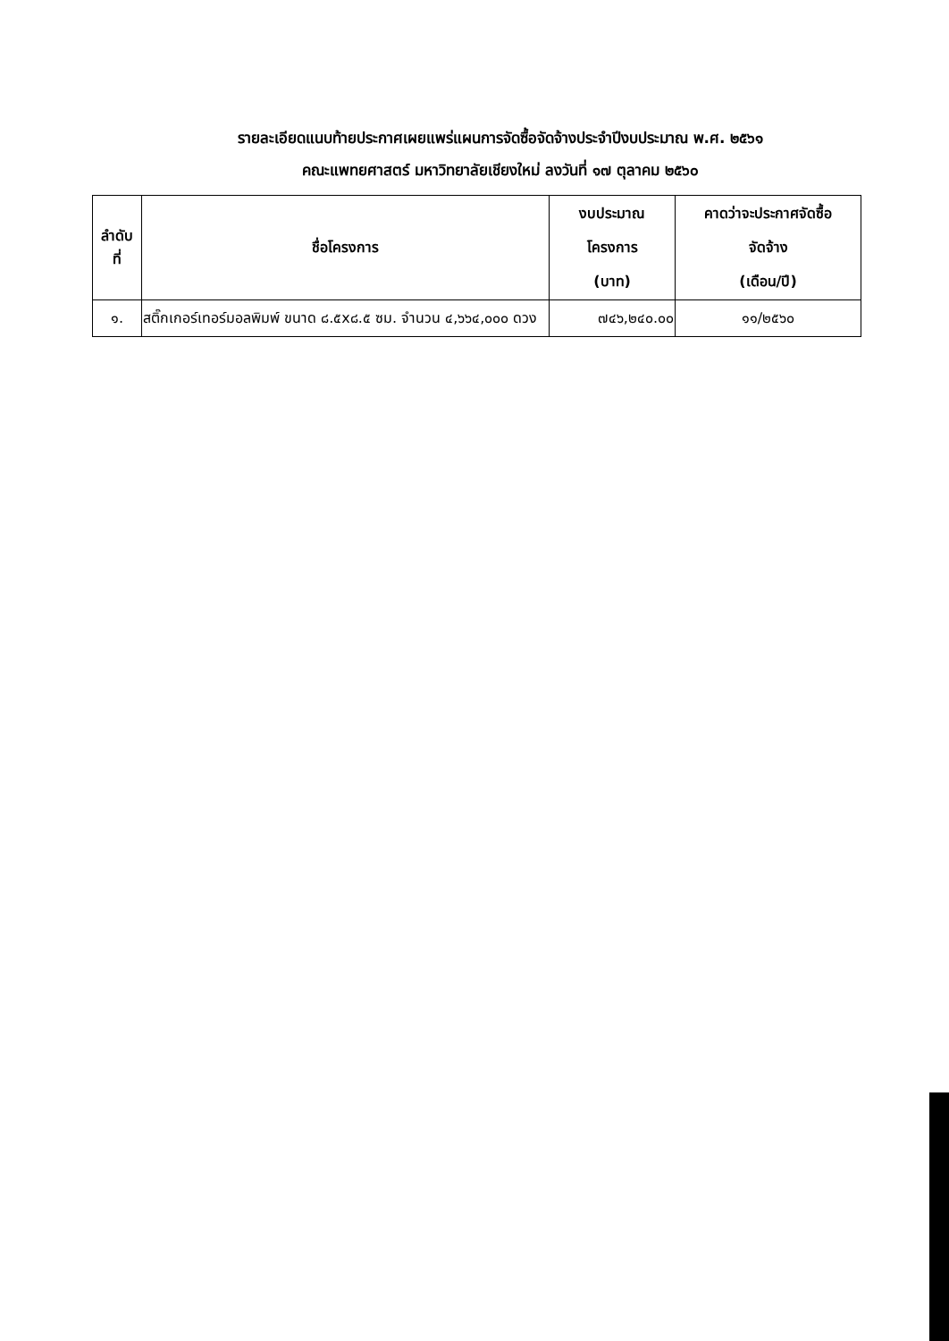รายละเอียดแนบท้ายประกาศเผยแพร่แผนการจัดซื้อจัดจ้างประจำปีงบประมาณ พ.ศ. ๒๕๖๑
คณะแพทยศาสตร์ มหาวิทยาลัยเชียงใหม่ ลงวันที่ ๑๗ ตุลาคม ๒๕๖๐
| ลำดับ ที่ | ชื่อโครงการ | งบประมาณ โครงการ (บาท) | คาดว่าจะประกาศจัดซื้อ จัดจ้าง (เดือน/ปี) |
| --- | --- | --- | --- |
| ๑. | สติ๊กเกอร์เทอร์มอลพิมพ์ ขนาด ๘.๕x๘.๕ ซม. จำนวน ๔,๖๖๔,๐๐๐ ดวง | ๗๔๖,๒๔๐.๐๐ | ๑๑/๒๕๖๐ |